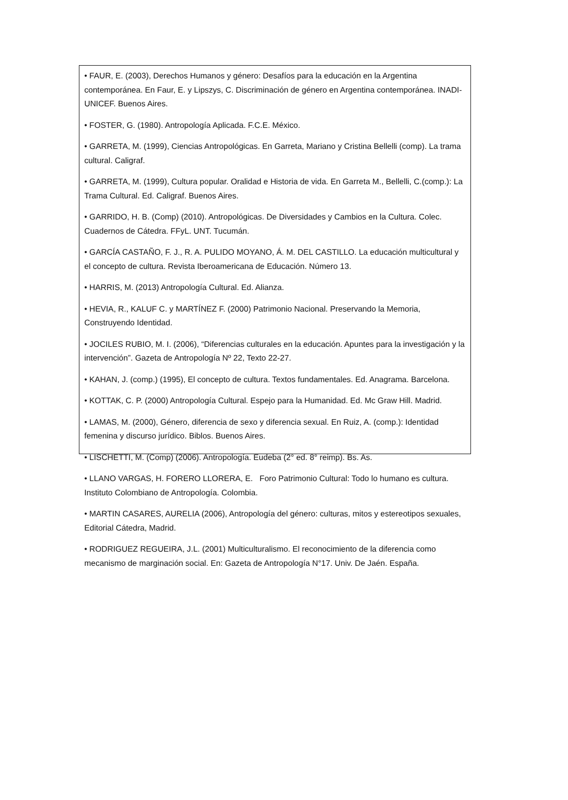• FAUR, E. (2003), Derechos Humanos y género: Desafíos para la educación en la Argentina contemporánea. En Faur, E. y Lipszys, C. Discriminación de género en Argentina contemporánea. INADI- UNICEF. Buenos Aires.
• FOSTER, G. (1980). Antropología Aplicada. F.C.E. México.
• GARRETA, M. (1999), Ciencias Antropológicas. En Garreta, Mariano y Cristina Bellelli (comp). La trama cultural. Caligraf.
• GARRETA, M. (1999), Cultura popular. Oralidad e Historia de vida. En Garreta M., Bellelli, C.(comp.): La Trama Cultural. Ed. Caligraf. Buenos Aires.
• GARRIDO, H. B. (Comp) (2010). Antropológicas. De Diversidades y Cambios en la Cultura. Colec. Cuadernos de Cátedra. FFyL. UNT. Tucumán.
• GARCÍA CASTAÑO, F. J., R. A. PULIDO MOYANO, Á. M. DEL CASTILLO. La educación multicultural y el concepto de cultura. Revista Iberoamericana de Educación. Número 13.
• HARRIS, M. (2013) Antropología Cultural. Ed. Alianza.
• HEVIA, R., KALUF C. y MARTÍNEZ F. (2000) Patrimonio Nacional. Preservando la Memoria, Construyendo Identidad.
• JOCILES RUBIO, M. I. (2006), “Diferencias culturales en la educación. Apuntes para la investigación y la intervención”. Gazeta de Antropología Nº 22, Texto 22-27.
• KAHAN, J. (comp.) (1995), El concepto de cultura. Textos fundamentales. Ed. Anagrama. Barcelona.
• KOTTAK, C. P. (2000) Antropología Cultural. Espejo para la Humanidad. Ed. Mc Graw Hill. Madrid.
• LAMAS, M. (2000), Género, diferencia de sexo y diferencia sexual. En Ruiz, A. (comp.): Identidad femenina y discurso jurídico. Biblos. Buenos Aires.
• LISCHETTI, M. (Comp) (2006). Antropología. Eudeba (2° ed. 8° reimp). Bs. As.
• LLANO VARGAS, H. FORERO LLORERA, E. Foro Patrimonio Cultural: Todo lo humano es cultura. Instituto Colombiano de Antropología. Colombia.
• MARTIN CASARES, AURELIA (2006), Antropología del género: culturas, mitos y estereotipos sexuales, Editorial Cátedra, Madrid.
• RODRIGUEZ REGUEIRA, J.L. (2001) Multiculturalismo. El reconocimiento de la diferencia como mecanismo de marginación social. En: Gazeta de Antropología N°17. Univ. De Jaén. España.